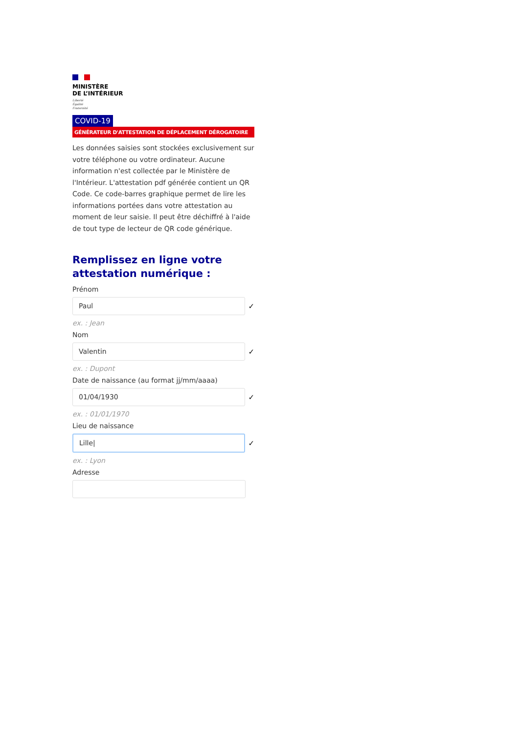MINISTÈRE
DE L’INTÉRIEUR
Liberté
Égalité
Fraternité
COVID-19
GÉNÉRATEUR D'ATTESTATION DE DÉPLACEMENT DÉROGATOIRE
Les données saisies sont stockées exclusivement sur votre téléphone ou votre ordinateur. Aucune information n'est collectée par le Ministère de l'Intérieur. L'attestation pdf générée contient un QR Code. Ce code-barres graphique permet de lire les informations portées dans votre attestation au moment de leur saisie. Il peut être déchiffré à l'aide de tout type de lecteur de QR code générique.
Remplissez en ligne votre attestation numérique :
Prénom
Paul
✓
ex. : Jean
Nom
Valentin
✓
ex. : Dupont
Date de naissance (au format jj/mm/aaaa)
01/04/1930
✓
ex. : 01/01/1970
Lieu de naissance
Lille|
✓
ex. : Lyon
Adresse